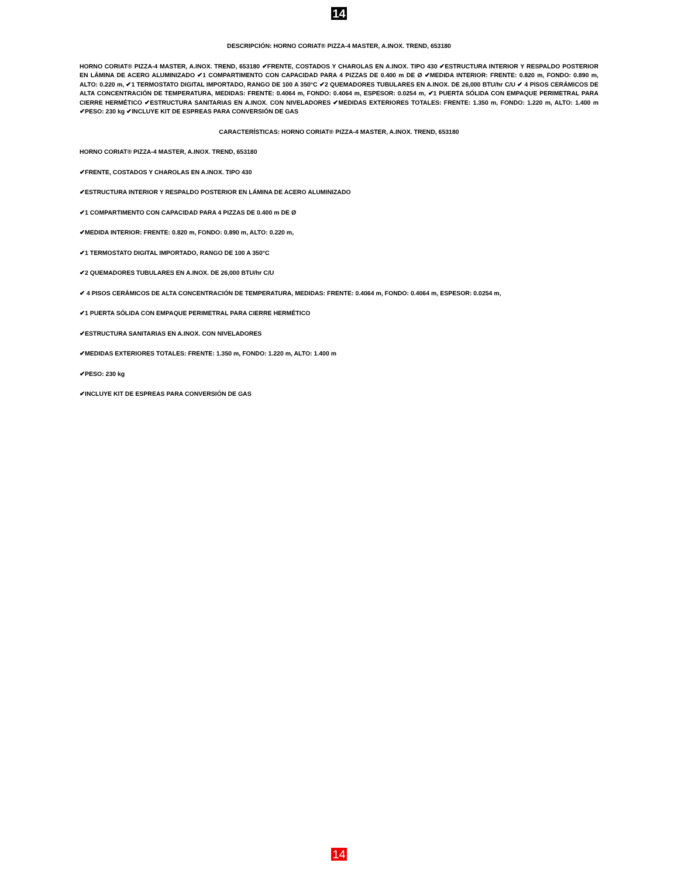14
DESCRIPCIÓN: HORNO CORIAT® PIZZA-4 MASTER, A.INOX. TREND, 653180
HORNO CORIAT® PIZZA-4 MASTER, A.INOX. TREND, 653180 ✔FRENTE, COSTADOS Y CHAROLAS EN A.INOX. TIPO 430 ✔ESTRUCTURA INTERIOR Y RESPALDO POSTERIOR EN LÁMINA DE ACERO ALUMINIZADO ✔1 COMPARTIMENTO CON CAPACIDAD PARA 4 PIZZAS DE 0.400 m DE Ø ✔MEDIDA INTERIOR: FRENTE: 0.820 m, FONDO: 0.890 m, ALTO: 0.220 m, ✔1 TERMOSTATO DIGITAL IMPORTADO, RANGO DE 100 A 350°C ✔2 QUEMADORES TUBULARES EN A.INOX. DE 26,000 BTU/hr C/U ✔ 4 PISOS CERÁMICOS DE ALTA CONCENTRACIÓN DE TEMPERATURA, MEDIDAS: FRENTE: 0.4064 m, FONDO: 0.4064 m, ESPESOR: 0.0254 m, ✔1 PUERTA SÓLIDA CON EMPAQUE PERIMETRAL PARA CIERRE HERMÉTICO ✔ESTRUCTURA SANITARIAS EN A.INOX. CON NIVELADORES ✔MEDIDAS EXTERIORES TOTALES: FRENTE: 1.350 m, FONDO: 1.220 m, ALTO: 1.400 m ✔PESO: 230 kg ✔INCLUYE KIT DE ESPREAS PARA CONVERSIÓN DE GAS
CARACTERÍSTICAS: HORNO CORIAT® PIZZA-4 MASTER, A.INOX. TREND, 653180
HORNO CORIAT® PIZZA-4 MASTER, A.INOX. TREND, 653180
✔FRENTE, COSTADOS Y CHAROLAS EN A.INOX. TIPO 430
✔ESTRUCTURA INTERIOR Y RESPALDO POSTERIOR EN LÁMINA DE ACERO ALUMINIZADO
✔1 COMPARTIMENTO CON CAPACIDAD PARA 4 PIZZAS DE 0.400 m DE Ø
✔MEDIDA INTERIOR: FRENTE: 0.820 m, FONDO: 0.890 m, ALTO: 0.220 m,
✔1 TERMOSTATO DIGITAL IMPORTADO, RANGO DE 100 A 350°C
✔2 QUEMADORES TUBULARES EN A.INOX. DE 26,000 BTU/hr C/U
✔ 4 PISOS CERÁMICOS DE ALTA CONCENTRACIÓN DE TEMPERATURA, MEDIDAS: FRENTE: 0.4064 m, FONDO: 0.4064 m, ESPESOR: 0.0254 m,
✔1 PUERTA SÓLIDA CON EMPAQUE PERIMETRAL PARA CIERRE HERMÉTICO
✔ESTRUCTURA SANITARIAS EN A.INOX. CON NIVELADORES
✔MEDIDAS EXTERIORES TOTALES: FRENTE: 1.350 m, FONDO: 1.220 m, ALTO: 1.400 m
✔PESO: 230 kg
✔INCLUYE KIT DE ESPREAS PARA CONVERSIÓN DE GAS
14